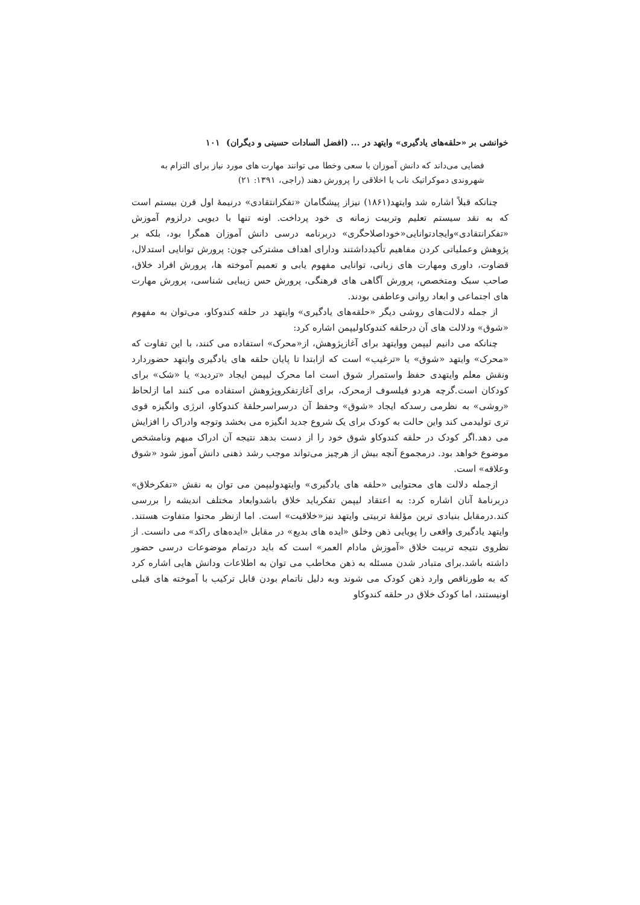خوانشی بر «حلقه‌های یادگیری» وایتهد در ... (افضل السادات حسینی و دیگران) ۱۰۱
فضایی می‌داند که دانش آموزان با سعی وخطا می توانند مهارت های مورد نیاز برای التزام به شهروندی دموکراتیک ناب یا اخلاقی را پرورش دهند (راجی، ۱۳۹۱: ۲۱)
چنانکه قبلاً اشاره شد وایتهد(۱۸۶۱) نیزاز پیشگامان «تفکرانتقادی» درنیمهٔ اول قرن بیستم است که به نقد سیستم تعلیم وتربیت زمانه ی خود پرداخت. اونه تنها با دیویی درلزوم آموزش «تفکرانتقادی»وایجادتوانایی«خوداصلاحگری» دربرنامه درسی دانش آموزان همگرا بود، بلکه بر پژوهش وعملیاتی کردن مفاهیم تأکیدداشتند ودارای اهداف مشترکی چون: پرورش توانایی استدلال، قضاوت، داوری ومهارت های زبانی، توانایی مفهوم یابی و تعمیم آموخته ها، پرورش افراد خلاق، صاحب سبک ومتخصص، پرورش آگاهی های فرهنگی، پرورش حس زیبایی شناسی، پرورش مهارت های اجتماعی و ابعاد روانی وعاطفی بودند.
از جمله دلالت‌های روشی دیگر «حلقه‌های یادگیری» وایتهد در حلقه کندوکاو، می‌توان به مفهوم «شوق» ودلالت های آن درحلقه کندوکاولیپمن اشاره کرد:
چنانکه می دانیم لیپمن ووایتهد برای آغازپژوهش، از«محرک» استفاده می کنند، با این تفاوت که «محرک» وایتهد «شوق» یا «ترغیب» است که ازابتدا تا پایان حلقه های یادگیری وایتهد حضوردارد ونقش معلم وایتهدی حفظ واستمرار شوق است اما محرک لیپمن ایجاد «تردید» یا «شک» برای کودکان است.گرچه هردو فیلسوف ازمحرک، برای آغازتفکروپژوهش استفاده می کنند اما ازلحاظ «روشی» به نظرمی رسدکه ایجاد «شوق» وحفظ آن درسراسرحلقهٔ کندوکاو، انرژی وانگیزه قوی تری تولیدمی کند واین حالت به کودک برای یک شروع جدید انگیزه می بخشد وتوجه وادراک را افزایش می دهد.اگر کودک در حلقه کندوکاو شوق خود را از دست بدهد نتیجه آن ادراک مبهم ونامشخص موضوع خواهد بود. درمجموع آنچه بیش از هرچیز می‌تواند موجب رشد ذهنی دانش آموز شود «شوق وعلاقه» است.
ازجمله دلالت های محتوایی «حلقه های یادگیری» وایتهدولیپمن می توان به نقش «تفکرخلاق» دربرنامهٔ آنان اشاره کرد: به اعتقاد لیپمن تفکرباید خلاق باشدوابعاد مختلف اندیشه را بررسی کند.درمقابل بنیادی ترین مؤلفهٔ تربیتی وایتهد نیز«خلاقیت» است. اما ازنظر محتوا متفاوت هستند. وایتهد یادگیری واقعی را پویایی ذهن وخلق «ایده های بدیع» در مقابل «ایده‌های راکد» می دانست. از نظروی نتیجه تربیت خلاق «آموزش مادام العمر» است که باید درتمام موضوعات درسی حضور داشته باشد.برای متبادر شدن مسئله به ذهن مخاطب می توان به اطلاعات ودانش هایی اشاره کرد که به طورناقص وارد ذهن کودک می شوند وبه دلیل ناتمام بودن قابل ترکیب با آموخته های قبلی اونیستند، اما کودک خلاق در حلقه کندوکاو